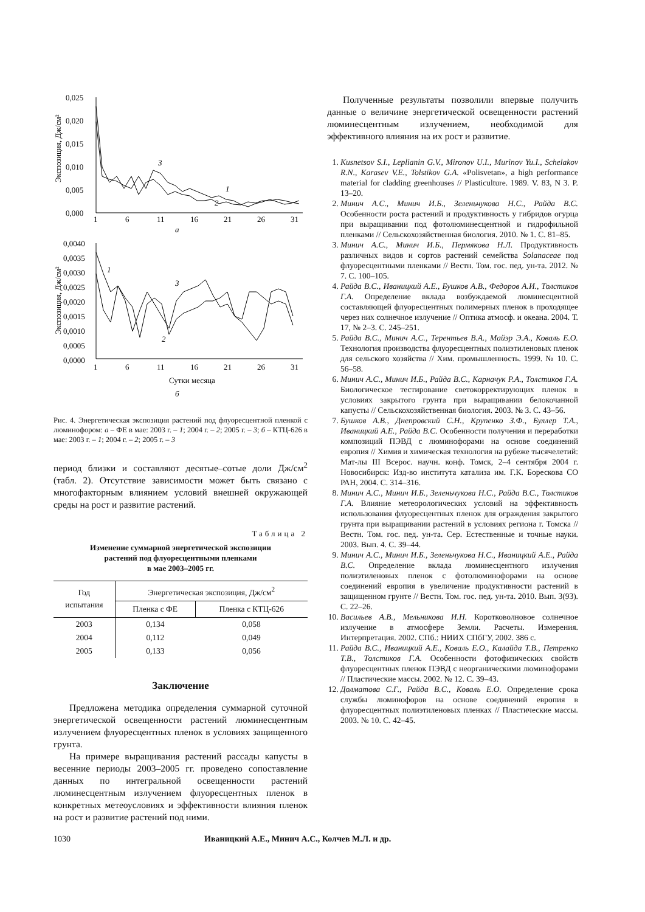0,025
0,020
0,015
0,010
0,005
0,000
1
6
11
16
21
26
31
a
Экспозиция, Дж/см²
3
1
2
0,0040
0,0035
0,0030
0,0025
0,0020
0,0015
0,0010
0,0005
0,0000
1
6
11
16
21
26
31
Сутки месяца
б
Экспозиция, Дж/см²
1
3
2
Рис. 4. Энергетическая экспозиция растений под флуоресцентной пленкой с люминофором: а – ФЕ в мае: 2003 г. – 1; 2004 г. – 2; 2005 г. – 3; б – КТЦ-626 в мае: 2003 г. – 1; 2004 г. – 2; 2005 г. – 3
период близки и составляют десятые–сотые доли Дж/см<sup>2</sup> (табл. 2). Отсутствие зависимости может быть связано с многофакторным влиянием условий внешней окружающей среды на рост и развитие растений.
Таблица 2
Изменение суммарной энергетической экспозиции
растений под флуоресцентными пленками
в мае 2003–2005 гг.
| Год испытания | Энергетическая экспозиция, Дж/см<sup>2</sup> | |
| --- | --- | --- |
| | Пленка с ФЕ | Пленка с КТЦ-626 |
| 2003 | 0,134 | 0,058 |
| 2004 | 0,112 | 0,049 |
| 2005 | 0,133 | 0,056 |
Заключение
Предложена методика определения суммарной суточной энергетической освещенности растений люминесцентным излучением флуоресцентных пленок в условиях защищенного грунта.
На примере выращивания растений рассады капусты в весенние периоды 2003–2005 гг. проведено сопоставление данных по интегральной освещенности растений люминесцентным излучением флуоресцентных пленок в конкретных метеоусловиях и эффективности влияния пленок на рост и развитие растений под ними.
Полученные результаты позволили впервые получить данные о величине энергетической освещенности растений люминесцентным излучением, необходимой для эффективного влияния на их рост и развитие.
1. Kusnetsov S.I., Leplianin G.V., Mironov U.I., Murinov Yu.I., Schelakov R.N., Karasev V.E., Tolstikov G.A. «Polisvetan», a high performance material for cladding greenhouses // Plasticulture. 1989. V. 83, N 3. P. 13–20.
2. Минич А.С., Минич И.Б., Зеленьчукова Н.С., Райда В.С. Особенности роста растений и продуктивность у гибридов огурца при выращивании под фотолюминесцентной и гидрофильной пленками // Сельскохозяйственная биология. 2010. № 1. С. 81–85.
3. Минич А.С., Минич И.Б., Пермякова Н.Л. Продуктивность различных видов и сортов растений семейства Solanaceae под флуоресцентными пленками // Вестн. Том. гос. пед. ун-та. 2012. № 7. С. 100–105.
4. Райда В.С., Иваницкий А.Е., Бушков А.В., Федоров А.И., Толстиков Г.А. Определение вклада возбуждаемой люминесцентной составляющей флуоресцентных полимерных пленок в проходящее через них солнечное излучение // Оптика атмосф. и океана. 2004. Т. 17, № 2–3. С. 245–251.
5. Райда В.С., Минич А.С., Терентьев В.А., Майэр Э.А., Коваль Е.О. Технология производства флуоресцентных полиэтиленовых пленок для сельского хозяйства // Хим. промышленность. 1999. № 10. С. 56–58.
6. Минич А.С., Минич И.Б., Райда В.С., Карначук Р.А., Толстиков Г.А. Биологическое тестирование светокорректирующих пленок в условиях закрытого грунта при выращивании белокочанной капусты // Сельскохозяйственная биология. 2003. № 3. С. 43–56.
7. Бушков А.В., Днепровский С.Н., Крупенко З.Ф., Буллер Т.А., Иваницкий А.Е., Райда В.С. Особенности получения и переработки композиций ПЭВД с люминофорами на основе соединений европия // Химия и химическая технология на рубеже тысячелетий: Мат-лы III Всерос. научн. конф. Томск, 2–4 сентября 2004 г. Новосибирск: Изд-во института катализа им. Г.К. Борескова СО РАН, 2004. С. 314–316.
8. Минич А.С., Минич И.Б., Зеленьчукова Н.С., Райда В.С., Толстиков Г.А. Влияние метеорологических условий на эффективность использования флуоресцентных пленок для ограждения закрытого грунта при выращивании растений в условиях региона г. Томска // Вестн. Том. гос. пед. ун-та. Сер. Естественные и точные науки. 2003. Вып. 4. С. 39–44.
9. Минич А.С., Минич И.Б., Зеленьчукова Н.С., Иваницкий А.Е., Райда В.С. Определение вклада люминесцентного излучения полиэтиленовых пленок с фотолюминофорами на основе соединений европия в увеличение продуктивности растений в защищенном грунте // Вестн. Том. гос. пед. ун-та. 2010. Вып. 3(93). С. 22–26.
10. Васильев А.В., Мельникова И.Н. Коротковолновое солнечное излучение в атмосфере Земли. Расчеты. Измерения. Интерпретация. 2002. СПб.: НИИХ СПбГУ, 2002. 386 с.
11. Райда В.С., Иваницкий А.Е., Коваль Е.О., Калайда Т.В., Петренко Т.В., Толстиков Г.А. Особенности фотофизических свойств флуоресцентных пленок ПЭВД с неорганическими люминофорами // Пластические массы. 2002. № 12. С. 39–43.
12. Долматова С.Г., Райда В.С., Коваль Е.О. Определение срока службы люминофоров на основе соединений европия в флуоресцентных полиэтиленовых пленках // Пластические массы. 2003. № 10. С. 42–45.
1030 Иваницкий А.Е., Минич А.С., Колчев М.Л. и др.